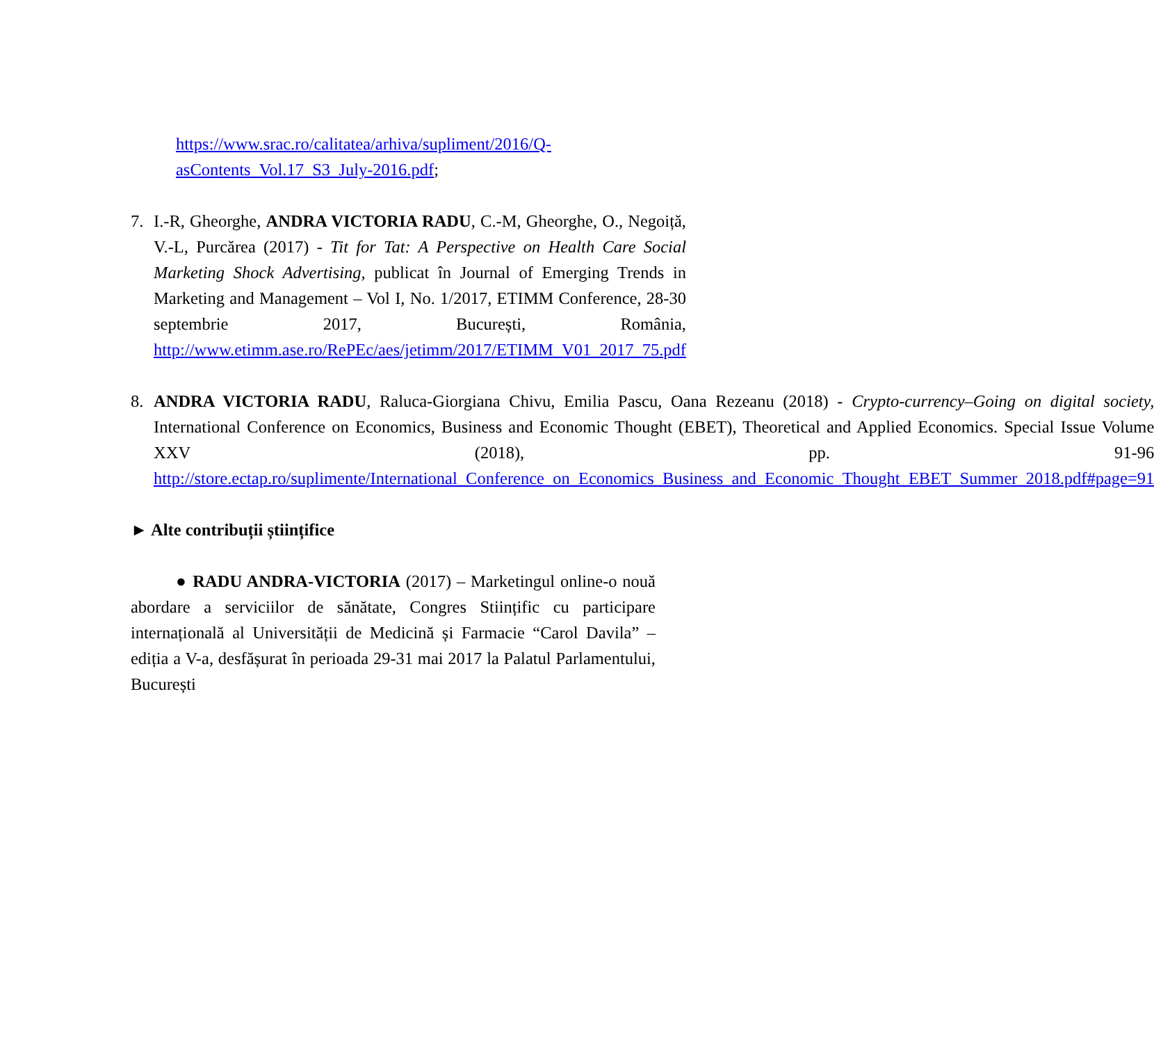https://www.srac.ro/calitatea/arhiva/supliment/2016/Q-asContents_Vol.17_S3_July-2016.pdf;
7. I.-R, Gheorghe, ANDRA VICTORIA RADU, C.-M, Gheorghe, O., Negoiță, V.-L, Purcărea (2017) - Tit for Tat: A Perspective on Health Care Social Marketing Shock Advertising, publicat în Journal of Emerging Trends in Marketing and Management – Vol I, No. 1/2017, ETIMM Conference, 28-30 septembrie 2017, București, România, http://www.etimm.ase.ro/RePEc/aes/jetimm/2017/ETIMM_V01_2017_75.pdf
8. ANDRA VICTORIA RADU, Raluca-Giorgiana Chivu, Emilia Pascu, Oana Rezeanu (2018) - Crypto-currency–Going on digital society, International Conference on Economics, Business and Economic Thought (EBET), Theoretical and Applied Economics. Special Issue Volume XXV (2018), pp. 91-96 http://store.ectap.ro/suplimente/International_Conference_on_Economics_Business_and_Economic_Thought_EBET_Summer_2018.pdf#page=91
► Alte contribuții științifice
● RADU ANDRA-VICTORIA (2017) – Marketingul online-o nouă abordare a serviciilor de sănătate, Congres Stiințific cu participare internațională al Universității de Medicină și Farmacie “Carol Davila” – ediția a V-a, desfășurat în perioada 29-31 mai 2017 la Palatul Parlamentului, București